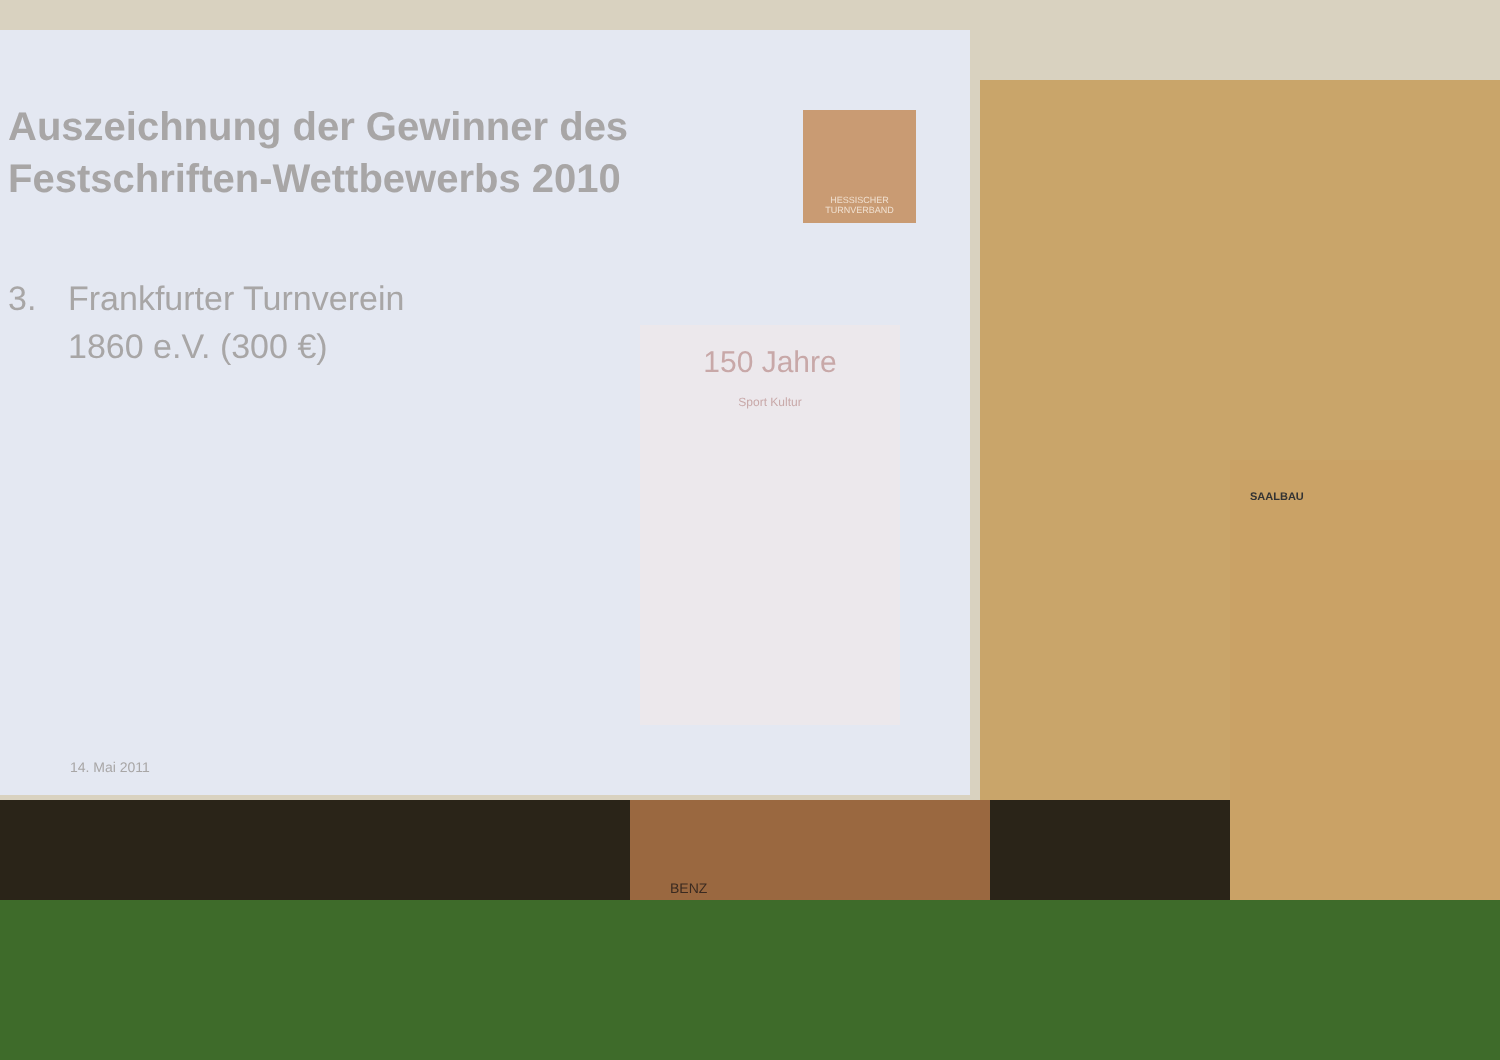Auszeichnung der Gewinner des Festschriften-Wettbewerbs 2010
HESSISCHER TURNVERBAND
3. Frankfurter Turnverein
1860 e.V. (300 €)
150 Jahre
Sport Kultur
14. Mai 2011
BENZ
SAALBAU